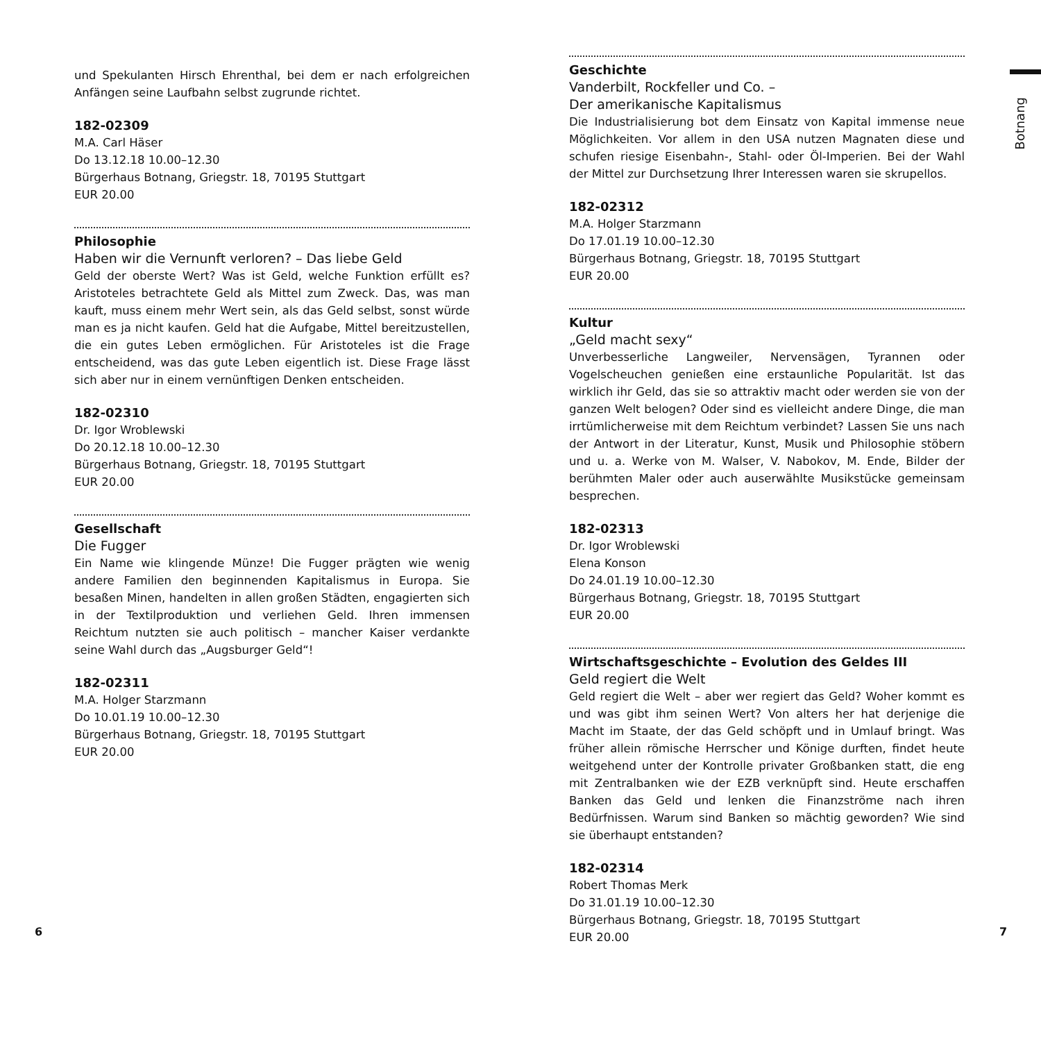und Spekulanten Hirsch Ehrenthal, bei dem er nach erfolgreichen Anfängen seine Laufbahn selbst zugrunde richtet.
182-02309
M.A. Carl Häser
Do 13.12.18 10.00–12.30
Bürgerhaus Botnang, Griegstr. 18, 70195 Stuttgart
EUR 20.00
Philosophie
Haben wir die Vernunft verloren? – Das liebe Geld
Geld der oberste Wert? Was ist Geld, welche Funktion erfüllt es? Aristoteles betrachtete Geld als Mittel zum Zweck. Das, was man kauft, muss einem mehr Wert sein, als das Geld selbst, sonst würde man es ja nicht kaufen. Geld hat die Aufgabe, Mittel bereitzustellen, die ein gutes Leben ermöglichen. Für Aristoteles ist die Frage entscheidend, was das gute Leben eigentlich ist. Diese Frage lässt sich aber nur in einem vernünftigen Denken entscheiden.
182-02310
Dr. Igor Wroblewski
Do 20.12.18 10.00–12.30
Bürgerhaus Botnang, Griegstr. 18, 70195 Stuttgart
EUR 20.00
Gesellschaft
Die Fugger
Ein Name wie klingende Münze! Die Fugger prägten wie wenig andere Familien den beginnenden Kapitalismus in Europa. Sie besaßen Minen, handelten in allen großen Städten, engagierten sich in der Textilproduktion und verliehen Geld. Ihren immensen Reichtum nutzten sie auch politisch – mancher Kaiser verdankte seine Wahl durch das „Augsburger Geld“!
182-02311
M.A. Holger Starzmann
Do 10.01.19 10.00–12.30
Bürgerhaus Botnang, Griegstr. 18, 70195 Stuttgart
EUR 20.00
Geschichte
Vanderbilt, Rockfeller und Co. –
Der amerikanische Kapitalismus
Die Industrialisierung bot dem Einsatz von Kapital immense neue Möglichkeiten. Vor allem in den USA nutzen Magnaten diese und schufen riesige Eisenbahn-, Stahl- oder Öl-Imperien. Bei der Wahl der Mittel zur Durchsetzung Ihrer Interessen waren sie skrupellos.
182-02312
M.A. Holger Starzmann
Do 17.01.19 10.00–12.30
Bürgerhaus Botnang, Griegstr. 18, 70195 Stuttgart
EUR 20.00
Kultur
„Geld macht sexy“
Unverbesserliche Langweiler, Nervensägen, Tyrannen oder Vogelscheuchen genießen eine erstaunliche Popularität. Ist das wirklich ihr Geld, das sie so attraktiv macht oder werden sie von der ganzen Welt belogen? Oder sind es vielleicht andere Dinge, die man irrtümlicherweise mit dem Reichtum verbindet? Lassen Sie uns nach der Antwort in der Literatur, Kunst, Musik und Philosophie stöbern und u. a. Werke von M. Walser, V. Nabokov, M. Ende, Bilder der berühmten Maler oder auch auserwählte Musikstücke gemeinsam besprechen.
182-02313
Dr. Igor Wroblewski
Elena Konson
Do 24.01.19 10.00–12.30
Bürgerhaus Botnang, Griegstr. 18, 70195 Stuttgart
EUR 20.00
Wirtschaftsgeschichte – Evolution des Geldes III
Geld regiert die Welt
Geld regiert die Welt – aber wer regiert das Geld? Woher kommt es und was gibt ihm seinen Wert? Von alters her hat derjenige die Macht im Staate, der das Geld schöpft und in Umlauf bringt. Was früher allein römische Herrscher und Könige durften, findet heute weitgehend unter der Kontrolle privater Großbanken statt, die eng mit Zentralbanken wie der EZB verknüpft sind. Heute erschaffen Banken das Geld und lenken die Finanzströme nach ihren Bedürfnissen. Warum sind Banken so mächtig geworden? Wie sind sie überhaupt entstanden?
182-02314
Robert Thomas Merk
Do 31.01.19 10.00–12.30
Bürgerhaus Botnang, Griegstr. 18, 70195 Stuttgart
EUR 20.00
Botnang
6 7